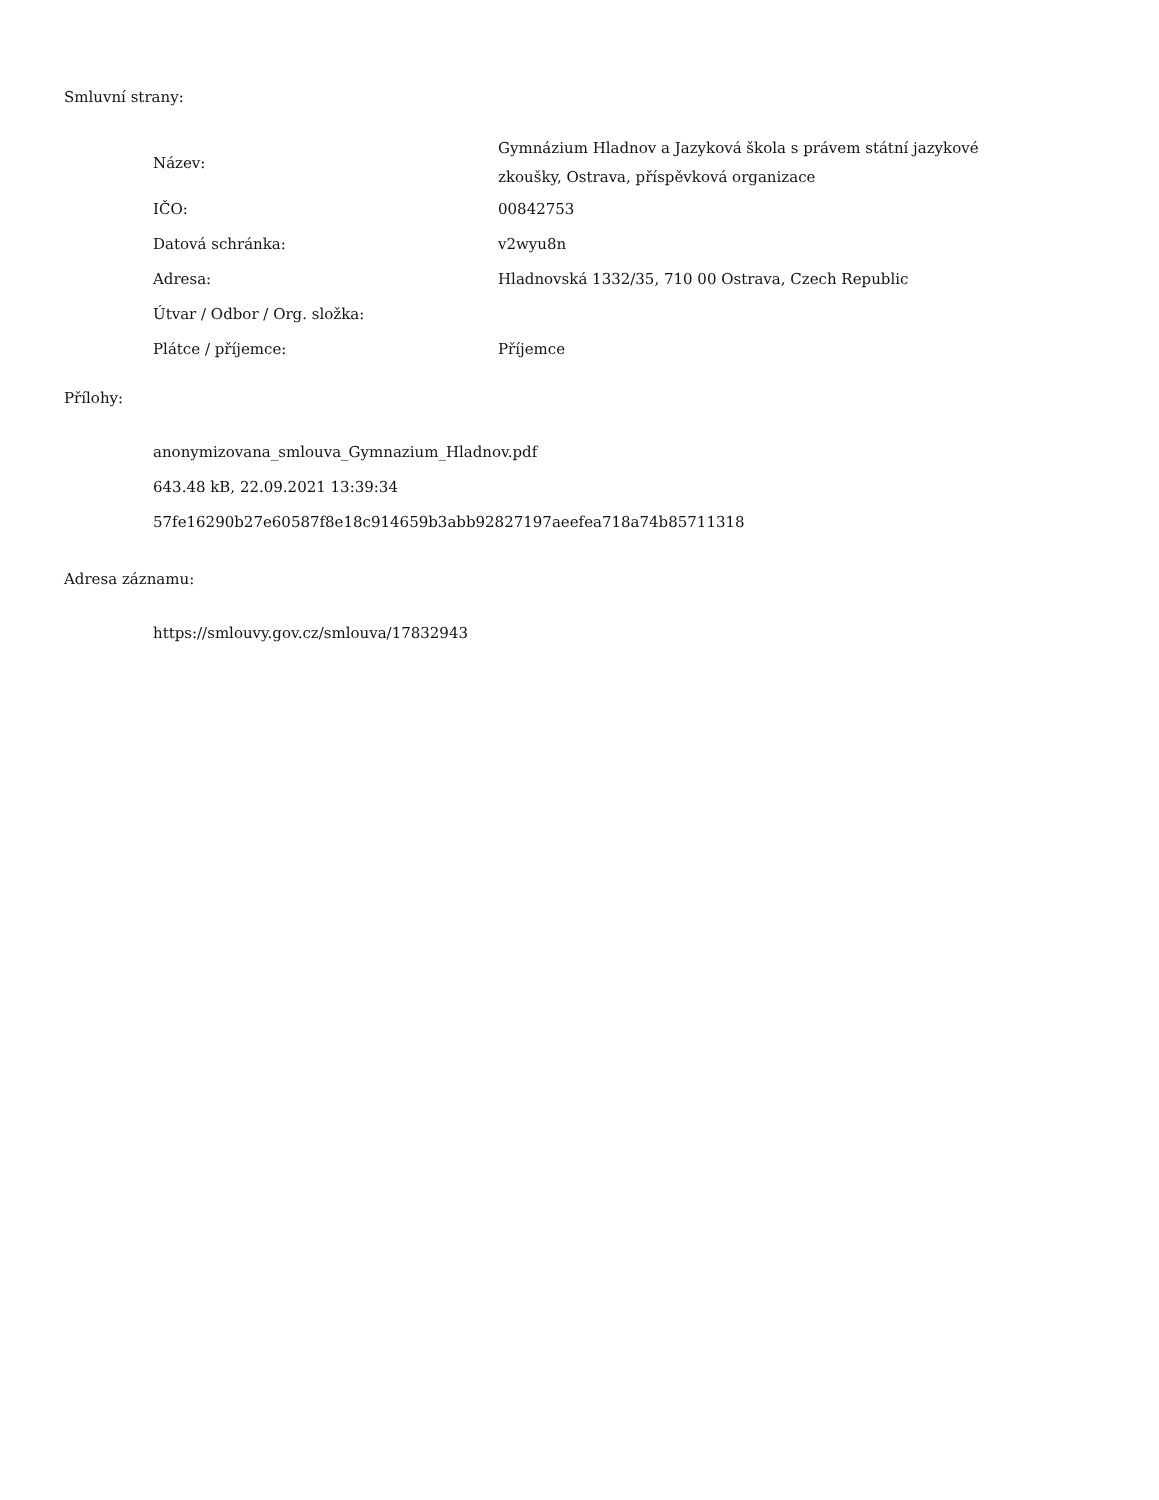Smluvní strany:
| Název: | Gymnázium Hladnov a Jazyková škola s právem státní jazykové zkoušky, Ostrava, příspěvková organizace |
| IČO: | 00842753 |
| Datová schránka: | v2wyu8n |
| Adresa: | Hladnovská 1332/35, 710 00 Ostrava, Czech Republic |
| Útvar / Odbor / Org. složka: | |
| Plátce / příjemce: | Příjemce |
Přílohy:
anonymizovana_smlouva_Gymnazium_Hladnov.pdf
643.48 kB, 22.09.2021 13:39:34
57fe16290b27e60587f8e18c914659b3abb92827197aeefea718a74b85711318
Adresa záznamu:
https://smlouvy.gov.cz/smlouva/17832943